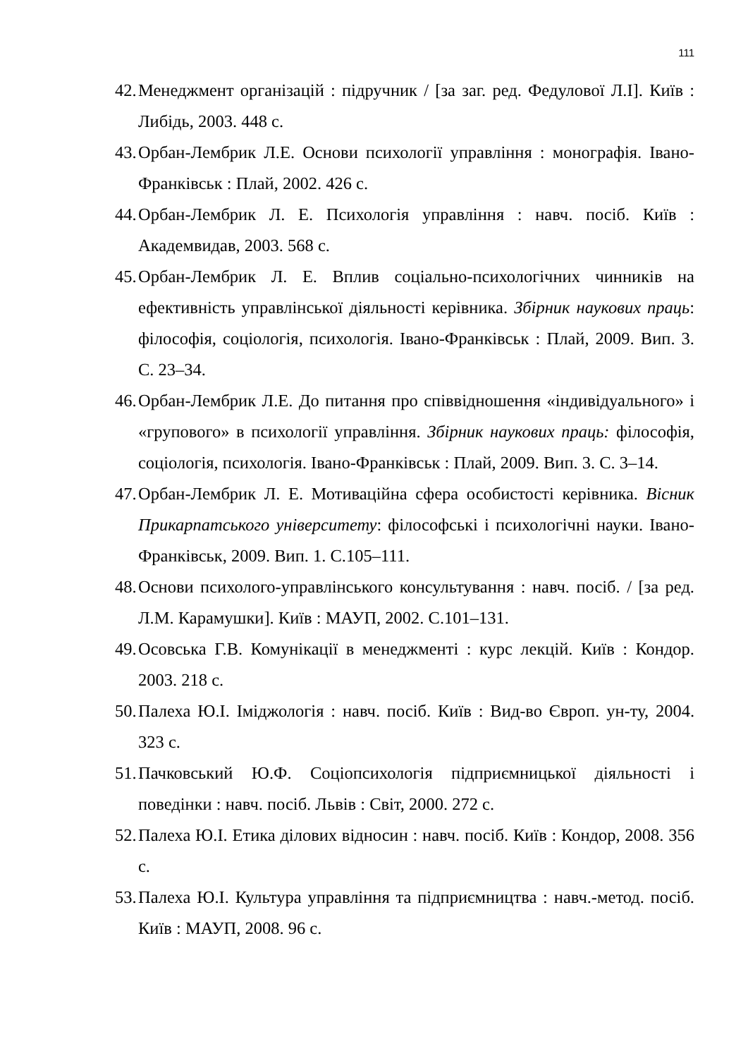111
42.
Менеджмент організацій : підручник / [за заг. ред. Федулової Л.І]. Київ : Либідь, 2003. 448 с.
43.
Орбан-Лембрик Л.Е. Основи психології управління : монографія. Івано-Франківськ : Плай, 2002. 426 с.
44.
Орбан-Лембрик Л. Е. Психологія управління : навч. посіб. Київ : Академвидав, 2003. 568 с.
45.
Орбан-Лембрик Л. Е. Вплив соціально-психологічних чинників на ефективність управлінської діяльності керівника. Збірник наукових праць: філософія, соціологія, психологія. Івано-Франківськ : Плай, 2009. Вип. 3. С. 23–34.
46.
Орбан-Лембрик Л.Е. До питання про співвідношення «індивідуального» і «групового» в психології управління. Збірник наукових праць: філософія, соціологія, психологія. Івано-Франківськ : Плай, 2009. Вип. 3. С. 3–14.
47.
Орбан-Лембрик Л. Е. Мотиваційна сфера особистості керівника. Вісник Прикарпатського університету: філософські і психологічні науки. Івано-Франківськ, 2009. Вип. 1. С.105–111.
48.
Основи психолого-управлінського консультування : навч. посіб. / [за ред. Л.М. Карамушки]. Київ : МАУП, 2002. С.101–131.
49.
Осовська Г.В. Комунікації в менеджменті : курс лекцій. Київ : Кондор. 2003. 218 с.
50.
Палеха Ю.І. Іміджологія : навч. посіб. Київ : Вид-во Європ. ун-ту, 2004. 323 с.
51.
Пачковський Ю.Ф. Соціопсихологія підприємницької діяльності і поведінки : навч. посіб. Львів : Світ, 2000. 272 с.
52.
Палеха Ю.І. Етика ділових відносин : навч. посіб. Київ : Кондор, 2008. 356 с.
53.
Палеха Ю.І. Культура управління та підприємництва : навч.-метод. посіб. Київ : МАУП, 2008. 96 с.